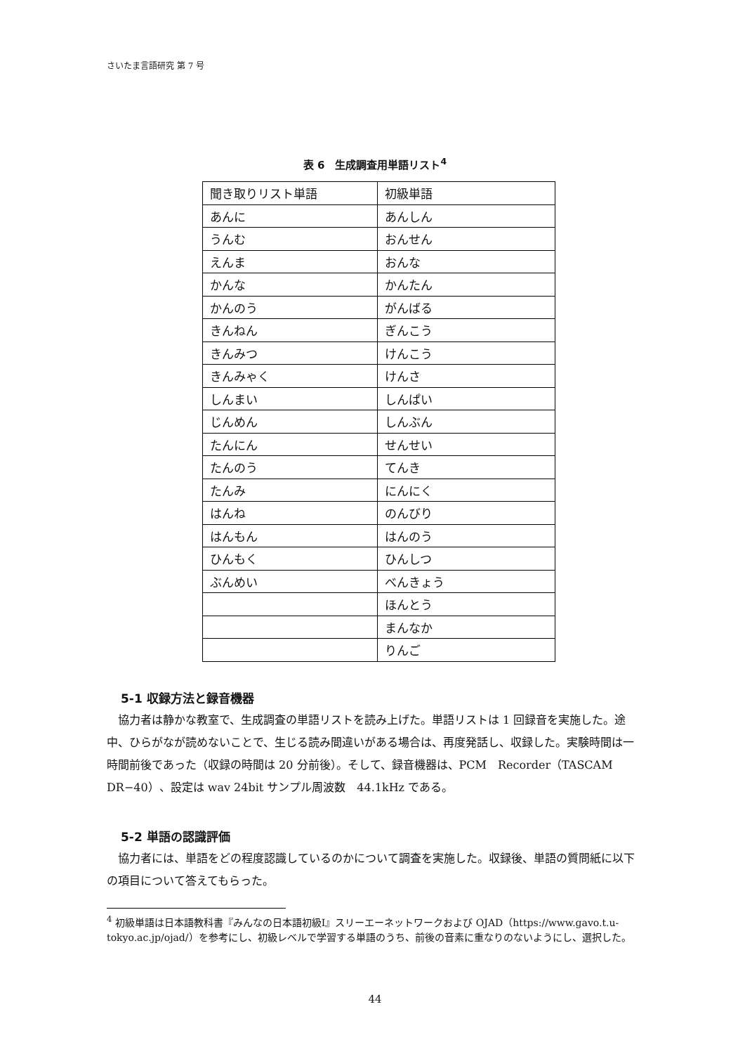さいたま言語研究 第 7 号
表 6　生成調査用単語リスト<sup>4</sup>
| 聞き取りリスト単語 | 初級単語 |
| あんに | あんしん |
| うんむ | おんせん |
| えんま | おんな |
| かんな | かんたん |
| かんのう | がんばる |
| きんねん | ぎんこう |
| きんみつ | けんこう |
| きんみゃく | けんさ |
| しんまい | しんぱい |
| じんめん | しんぶん |
| たんにん | せんせい |
| たんのう | てんき |
| たんみ | にんにく |
| はんね | のんびり |
| はんもん | はんのう |
| ひんもく | ひんしつ |
| ぶんめい | べんきょう |
| | ほんとう |
| | まんなか |
| | りんご |
5-1 収録方法と録音機器
協力者は静かな教室で、生成調査の単語リストを読み上げた。単語リストは 1 回録音を実施した。途中、ひらがなが読めないことで、生じる読み間違いがある場合は、再度発話し、収録した。実験時間は一時間前後であった（収録の時間は 20 分前後）。そして、録音機器は、PCM　Recorder（TASCAM DR−40）、設定は wav 24bit サンプル周波数　44.1kHz である。
5-2 単語の認識評価
協力者には、単語をどの程度認識しているのかについて調査を実施した。収録後、単語の質問紙に以下の項目について答えてもらった。
<sup>4</sup> 初級単語は日本語教科書『みんなの日本語初級Ⅰ』スリーエーネットワークおよび OJAD（https://www.gavo.t.u-tokyo.ac.jp/ojad/）を参考にし、初級レベルで学習する単語のうち、前後の音素に重なりのないようにし、選択した。
44